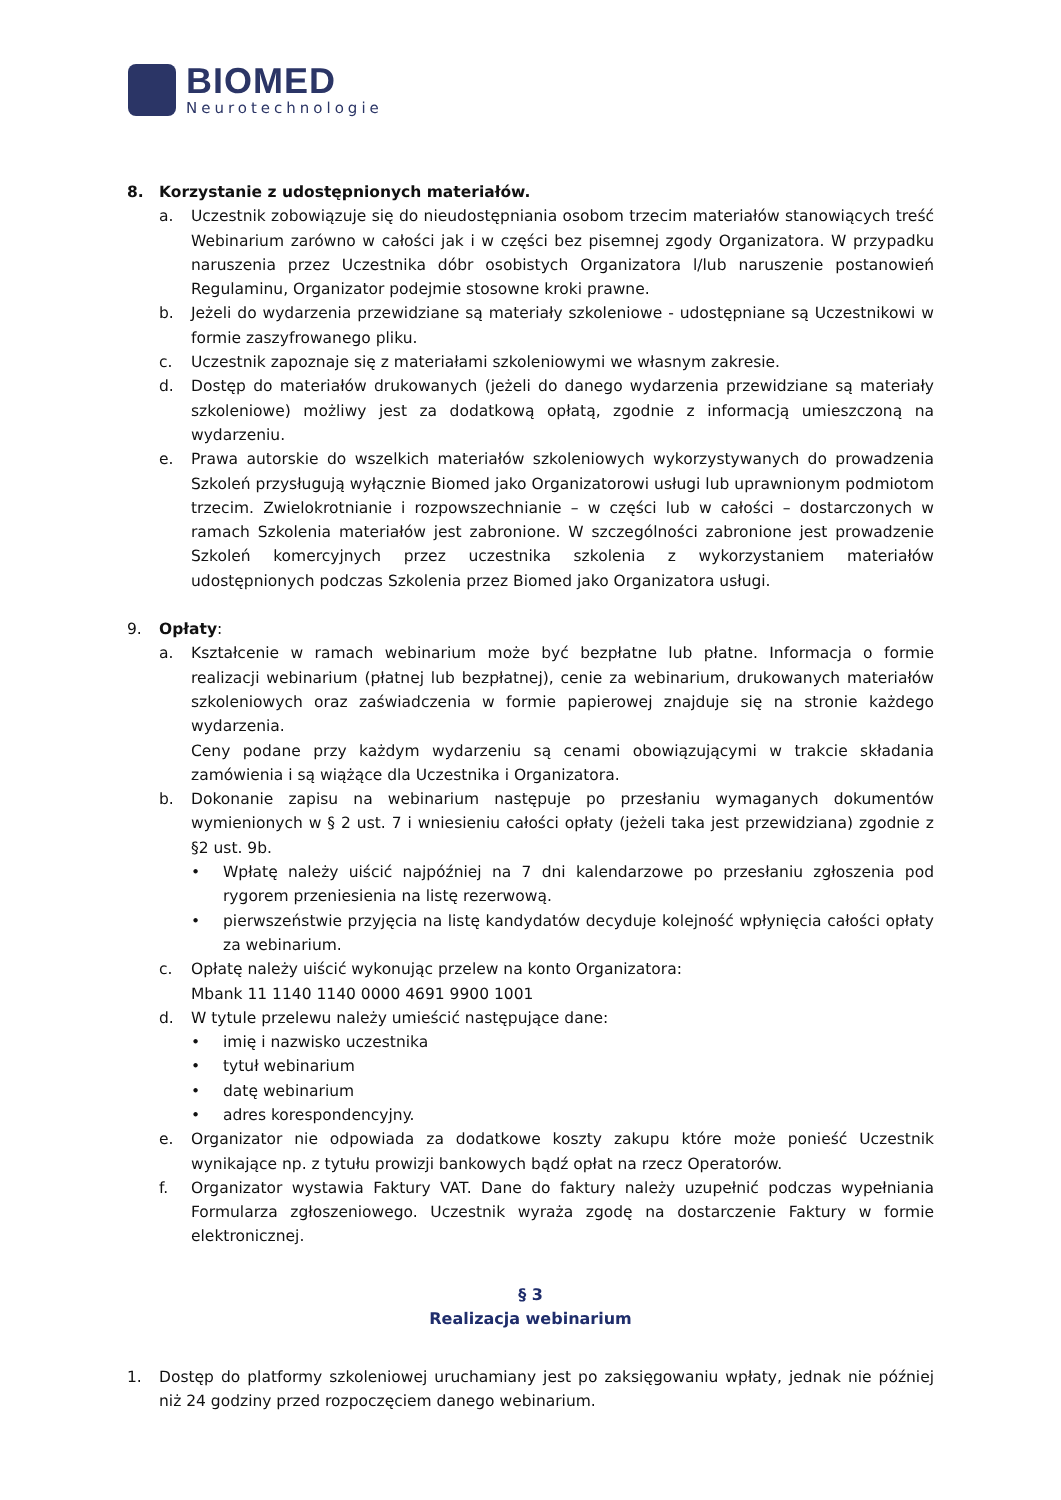BIOMED
Neurotechnologie
8. Korzystanie z udostępnionych materiałów.
a. Uczestnik zobowiązuje się do nieudostępniania osobom trzecim materiałów stanowiących treść Webinarium zarówno w całości jak i w części bez pisemnej zgody Organizatora. W przypadku naruszenia przez Uczestnika dóbr osobistych Organizatora l/lub naruszenie postanowień Regulaminu, Organizator podejmie stosowne kroki prawne.
b. Jeżeli do wydarzenia przewidziane są materiały szkoleniowe - udostępniane są Uczestnikowi w formie zaszyfrowanego pliku.
c. Uczestnik zapoznaje się z materiałami szkoleniowymi we własnym zakresie.
d. Dostęp do materiałów drukowanych (jeżeli do danego wydarzenia przewidziane są materiały szkoleniowe) możliwy jest za dodatkową opłatą, zgodnie z informacją umieszczoną na wydarzeniu.
e. Prawa autorskie do wszelkich materiałów szkoleniowych wykorzystywanych do prowadzenia Szkoleń przysługują wyłącznie Biomed jako Organizatorowi usługi lub uprawnionym podmiotom trzecim. Zwielokrotnianie i rozpowszechnianie – w części lub w całości – dostarczonych w ramach Szkolenia materiałów jest zabronione. W szczególności zabronione jest prowadzenie Szkoleń komercyjnych przez uczestnika szkolenia z wykorzystaniem materiałów udostępnionych podczas Szkolenia przez Biomed jako Organizatora usługi.
9. Opłaty:
a. Kształcenie w ramach webinarium może być bezpłatne lub płatne. Informacja o formie realizacji webinarium (płatnej lub bezpłatnej), cenie za webinarium, drukowanych materiałów szkoleniowych oraz zaświadczenia w formie papierowej znajduje się na stronie każdego wydarzenia.
Ceny podane przy każdym wydarzeniu są cenami obowiązującymi w trakcie składania zamówienia i są wiążące dla Uczestnika i Organizatora.
b. Dokonanie zapisu na webinarium następuje po przesłaniu wymaganych dokumentów wymienionych w § 2 ust. 7 i wniesieniu całości opłaty (jeżeli taka jest przewidziana) zgodnie z §2 ust. 9b.
• Wpłatę należy uiścić najpóźniej na 7 dni kalendarzowe po przesłaniu zgłoszenia pod rygorem przeniesienia na listę rezerwową.
• pierwszeństwie przyjęcia na listę kandydatów decyduje kolejność wpłynięcia całości opłaty za webinarium.
c. Opłatę należy uiścić wykonując przelew na konto Organizatora:
Mbank 11 1140 1140 0000 4691 9900 1001
d. W tytule przelewu należy umieścić następujące dane:
• imię i nazwisko uczestnika
• tytuł webinarium
• datę webinarium
• adres korespondencyjny.
e. Organizator nie odpowiada za dodatkowe koszty zakupu które może ponieść Uczestnik wynikające np. z tytułu prowizji bankowych bądź opłat na rzecz Operatorów.
f. Organizator wystawia Faktury VAT. Dane do faktury należy uzupełnić podczas wypełniania Formularza zgłoszeniowego. Uczestnik wyraża zgodę na dostarczenie Faktury w formie elektronicznej.
§ 3
Realizacja webinarium
1. Dostęp do platformy szkoleniowej uruchamiany jest po zaksięgowaniu wpłaty, jednak nie później niż 24 godziny przed rozpoczęciem danego webinarium.